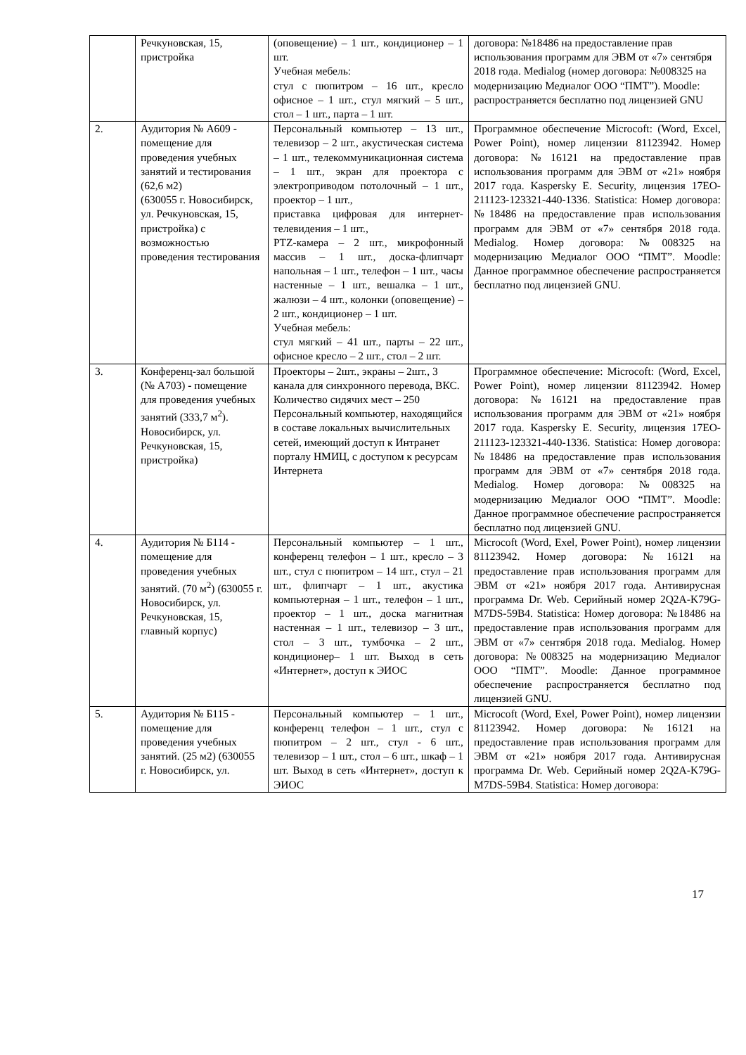| | Речкуновская, 15, пристройка | (оповещение) – 1 шт., кондиционер – 1 шт. Учебная мебель: стул с пюпитром – 16 шт., кресло офисное – 1 шт., стул мягкий – 5 шт., стол – 1 шт., парта – 1 шт. | договора: №18486 на предоставление прав использования программ для ЭВМ от «7» сентября 2018 года. Medialog (номер договора: №008325 на модернизацию Медиалог ООО “ПМТ”). Moodle: распространяется бесплатно под лицензией GNU |
| 2. | Аудитория № А609 - помещение для проведения учебных занятий и тестирования (62,6 м2) (630055 г. Новосибирск, ул. Речкуновская, 15, пристройка) с возможностью проведения тестирования | Персональный компьютер – 13 шт., телевизор – 2 шт., акустическая система – 1 шт., телекоммуникационная система – 1 шт., экран для проектора с электроприводом потолочный – 1 шт., проектор – 1 шт., приставка цифровая для интернет-телевидения – 1 шт., PTZ-камера – 2 шт., микрофонный массив – 1 шт., доска-флипчарт напольная – 1 шт., телефон – 1 шт., часы настенные – 1 шт., вешалка – 1 шт., жалюзи – 4 шт., колонки (оповещение) – 2 шт., кондиционер – 1 шт. Учебная мебель: стул мягкий – 41 шт., парты – 22 шт., офисное кресло – 2 шт., стол – 2 шт. | Программное обеспечение Microcoft: (Word, Excel, Power Point), номер лицензии 81123942. Номер договора: №16121 на предоставление прав использования программ для ЭВМ от «21» ноября 2017 года. Kaspersky E. Security, лицензия 17EO-211123-123321-440-1336. Statistica: Номер договора: №18486 на предоставление прав использования программ для ЭВМ от «7» сентября 2018 года. Medialog. Номер договора: №008325 на модернизацию Медиалог ООО “ПМТ”. Moodle: Данное программное обеспечение распространяется бесплатно под лицензией GNU. |
| 3. | Конференц-зал большой (№ А703) - помещение для проведения учебных занятий (333,7 м<sup>2</sup>). Новосибирск, ул. Речкуновская, 15, пристройка) | Проекторы – 2шт., экраны – 2шт., 3 канала для синхронного перевода, ВКС. Количество сидячих мест – 250 Персональный компьютер, находящийся в составе локальных вычислительных сетей, имеющий доступ к Интранет порталу НМИЦ, с доступом к ресурсам Интернета | Программное обеспечение: Microcoft: (Word, Excel, Power Point), номер лицензии 81123942. Номер договора: №16121 на предоставление прав использования программ для ЭВМ от «21» ноября 2017 года. Kaspersky E. Security, лицензия 17EO-211123-123321-440-1336. Statistica: Номер договора: №18486 на предоставление прав использования программ для ЭВМ от «7» сентября 2018 года. Medialog. Номер договора: №008325 на модернизацию Медиалог ООО “ПМТ”. Moodle: Данное программное обеспечение распространяется бесплатно под лицензией GNU. |
| 4. | Аудитория № Б114 - помещение для проведения учебных занятий. (70 м<sup>2</sup>) (630055 г. Новосибирск, ул. Речкуновская, 15, главный корпус) | Персональный компьютер – 1 шт., конференц телефон – 1 шт., кресло – 3 шт., стул с пюпитром – 14 шт., стул – 21 шт., флипчарт – 1 шт., акустика компьютерная – 1 шт., телефон – 1 шт., проектор – 1 шт., доска магнитная настенная – 1 шт., телевизор – 3 шт., стол – 3 шт., тумбочка – 2 шт., кондиционер– 1 шт. Выход в сеть «Интернет», доступ к ЭИОС | Microcoft (Word, Exel, Power Point), номер лицензии 81123942. Номер договора: №16121 на предоставление прав использования программ для ЭВМ от «21» ноября 2017 года. Антивирусная программа Dr. Web. Серийный номер 2Q2A-K79G-M7DS-59B4. Statistica: Номер договора: №18486 на предоставление прав использования программ для ЭВМ от «7» сентября 2018 года. Medialog. Номер договора: №008325 на модернизацию Медиалог ООО “ПМТ”. Moodle: Данное программное обеспечение распространяется бесплатно под лицензией GNU. |
| 5. | Аудитория № Б115 - помещение для проведения учебных занятий. (25 м2) (630055 г. Новосибирск, ул. | Персональный компьютер – 1 шт., конференц телефон – 1 шт., стул с пюпитром – 2 шт., стул - 6 шт., телевизор – 1 шт., стол – 6 шт., шкаф – 1 шт. Выход в сеть «Интернет», доступ к ЭИОС | Microcoft (Word, Exel, Power Point), номер лицензии 81123942. Номер договора: №16121 на предоставление прав использования программ для ЭВМ от «21» ноября 2017 года. Антивирусная программа Dr. Web. Серийный номер 2Q2A-K79G-M7DS-59B4. Statistica: Номер договора: |
17